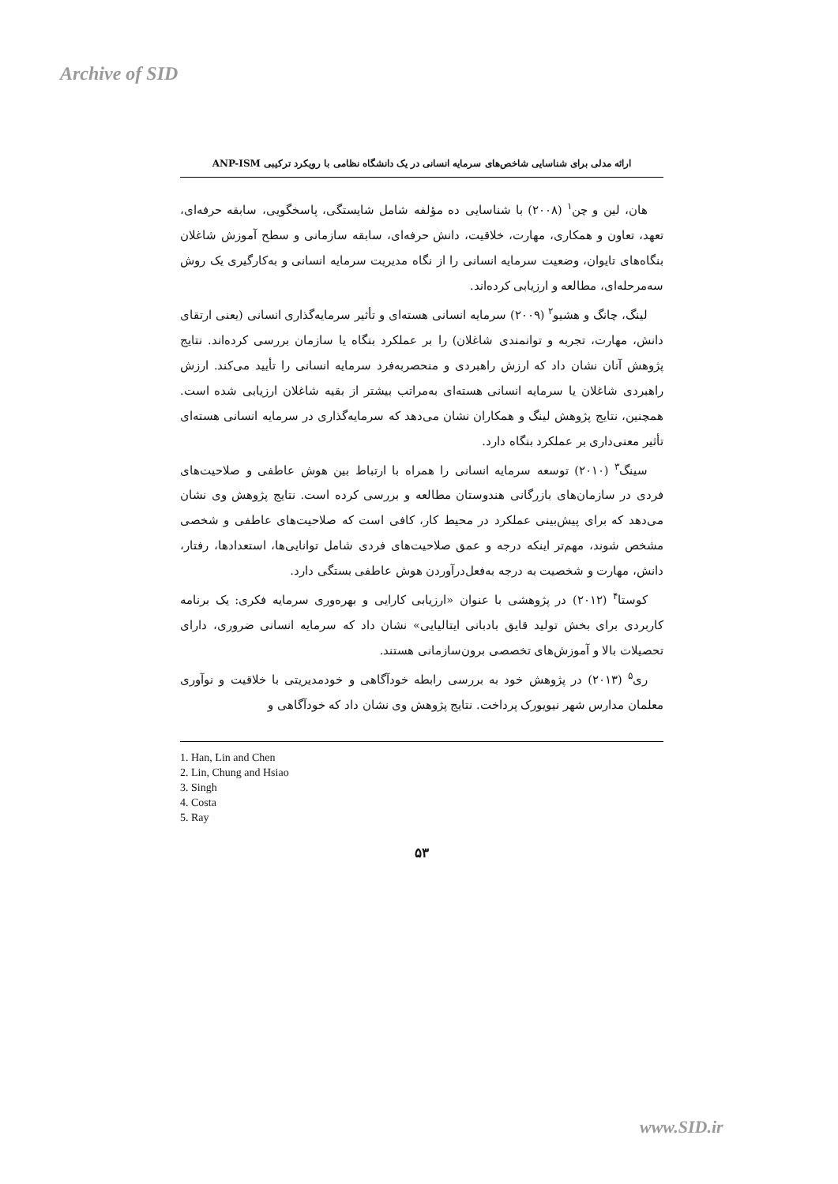Archive of SID
ارائه مدلی برای شناسایی شاخص‌های سرمایه انسانی در یک دانشگاه نظامی با رویکرد ترکیبی ANP-ISM
هان، لین و چن<sup>۱</sup> (۲۰۰۸) با شناسایی ده مؤلفه شامل شایستگی، پاسخگویی، سابقه حرفه‌ای، تعهد، تعاون و همکاری، مهارت، خلاقیت، دانش حرفه‌ای، سابقه سازمانی و سطح آموزش شاغلان بنگاه‌های تایوان، وضعیت سرمایه انسانی را از نگاه مدیریت سرمایه انسانی و به‌کارگیری یک روش سه‌مرحله‌ای، مطالعه و ارزیابی کرده‌اند.
لینگ، چانگ و هشیو<sup>۲</sup> (۲۰۰۹) سرمایه انسانی هسته‌ای و تأثیر سرمایه‌گذاری انسانی (یعنی ارتقای دانش، مهارت، تجربه و توانمندی شاغلان) را بر عملکرد بنگاه یا سازمان بررسی کرده‌اند. نتایج پژوهش آنان نشان داد که ارزش راهبردی و منحصربه‌فرد سرمایه انسانی را تأیید می‌کند. ارزش راهبردی شاغلان یا سرمایه انسانی هسته‌ای به‌مراتب بیشتر از بقیه شاغلان ارزیابی شده است. همچنین، نتایج پژوهش لینگ و همکاران نشان می‌دهد که سرمایه‌گذاری در سرمایه انسانی هسته‌ای تأثیر معنی‌داری بر عملکرد بنگاه دارد.
سینگ<sup>۳</sup> (۲۰۱۰) توسعه سرمایه انسانی را همراه با ارتباط بین هوش عاطفی و صلاحیت‌های فردی در سازمان‌های بازرگانی هندوستان مطالعه و بررسی کرده است. نتایج پژوهش وی نشان می‌دهد که برای پیش‌بینی عملکرد در محیط کار، کافی است که صلاحیت‌های عاطفی و شخصی مشخص شوند، مهم‌تر اینکه درجه و عمق صلاحیت‌های فردی شامل توانایی‌ها، استعدادها، رفتار، دانش، مهارت و شخصیت به درجه به‌فعل‌درآوردن هوش عاطفی بستگی دارد.
کوستا<sup>۴</sup> (۲۰۱۲) در پژوهشی با عنوان «ارزیابی کارایی و بهره‌وری سرمایه فکری: یک برنامه کاربردی برای بخش تولید قایق بادبانی ایتالیایی» نشان داد که سرمایه انسانی ضروری، دارای تحصیلات بالا و آموزش‌های تخصصی برون‌سازمانی هستند.
ری<sup>۵</sup> (۲۰۱۳) در پژوهش خود به بررسی رابطه خودآگاهی و خودمدیریتی با خلاقیت و نوآوری معلمان مدارس شهر نیویورک پرداخت. نتایج پژوهش وی نشان داد که خودآگاهی و
1. Han, Lin and Chen
2. Lin, Chung and Hsiao
3. Singh
4. Costa
5. Ray
۵۳
www.SID.ir